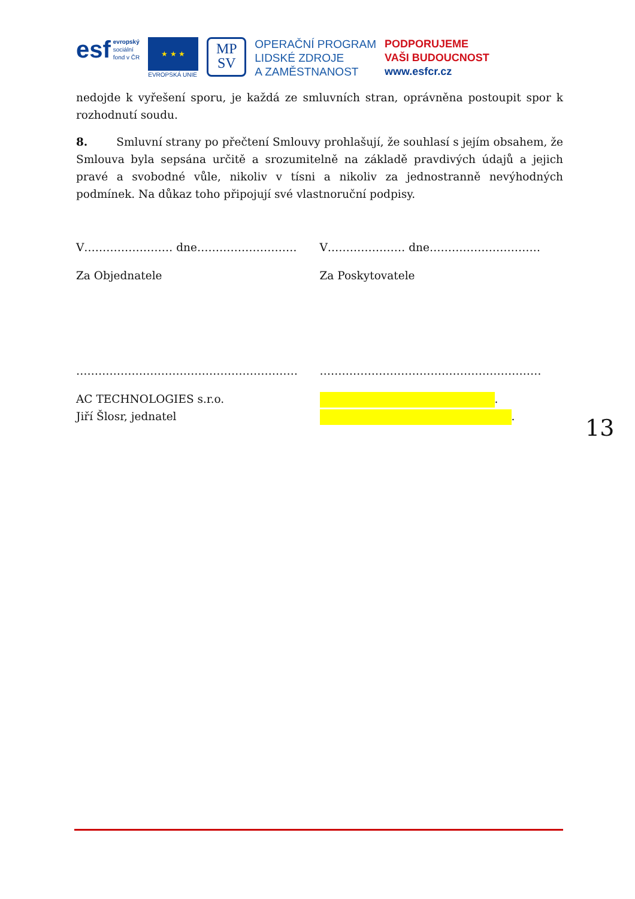esf evropský
sociální
fond v ČR
★ ★ ★
EVROPSKÁ UNIE
MP
SV
OPERAČNÍ PROGRAM
LIDSKÉ ZDROJE
A ZAMĚSTNANOST
PODPORUJEME
VAŠI BUDOUCNOST
www.esfcr.cz
nedojde k vyřešení sporu, je každá ze smluvních stran, oprávněna postoupit spor k rozhodnutí soudu.
8. Smluvní strany po přečtení Smlouvy prohlašují, že souhlasí s jejím obsahem, že Smlouva byla sepsána určitě a srozumitelně na základě pravdivých údajů a jejich pravé a svobodné vůle, nikoliv v tísni a nikoliv za jednostranně nevýhodných podmínek. Na důkaz toho připojují své vlastnoruční podpisy.
V…………………… dne……………………… V………………… dne…………………………
Za Objednatele Za Poskytovatele
…………………………………………………… ……………………………………………………
AC TECHNOLOGIES s.r.o.
Jiří Šlosr, jednatel
.
.
13